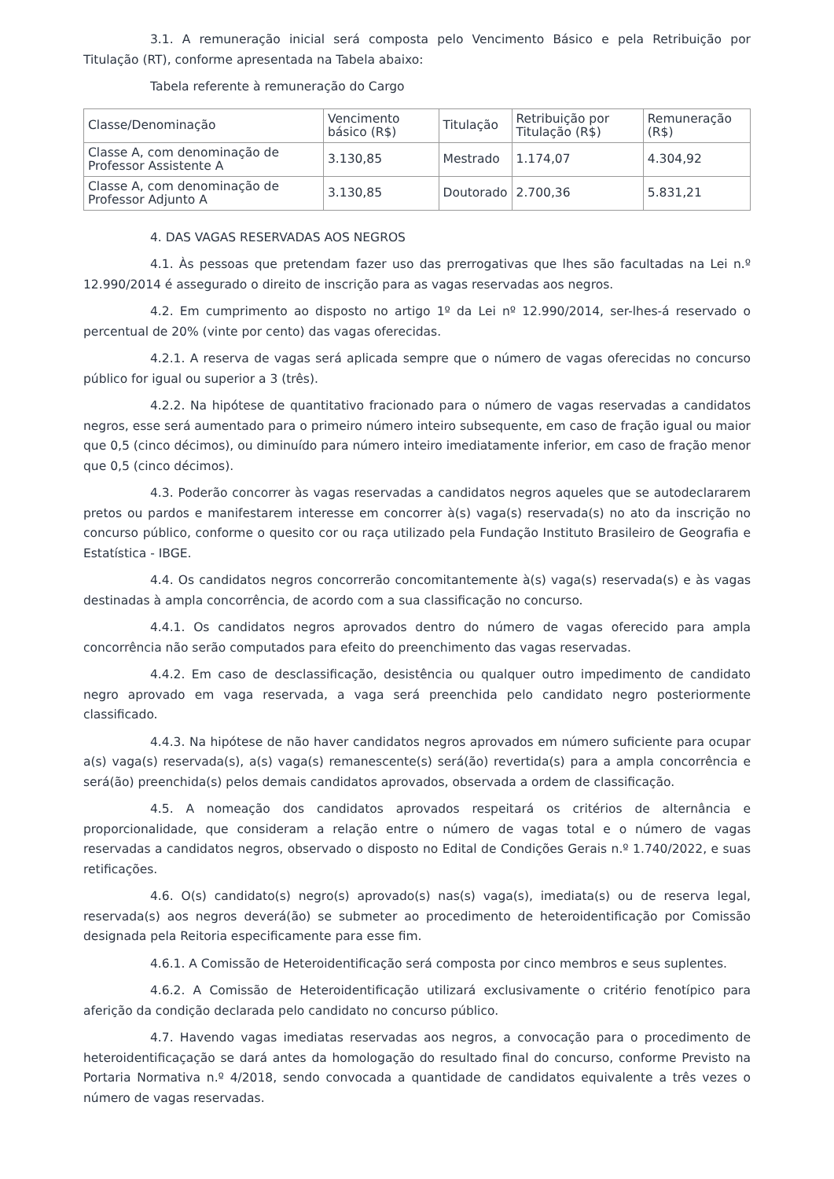3.1. A remuneração inicial será composta pelo Vencimento Básico e pela Retribuição por Titulação (RT), conforme apresentada na Tabela abaixo:
Tabela referente à remuneração do Cargo
| Classe/Denominação | Vencimento básico (R$) | Titulação | Retribuição por Titulação (R$) | Remuneração (R$) |
| Classe A, com denominação de Professor Assistente A | 3.130,85 | Mestrado | 1.174,07 | 4.304,92 |
| Classe A, com denominação de Professor Adjunto A | 3.130,85 | Doutorado | 2.700,36 | 5.831,21 |
4. DAS VAGAS RESERVADAS AOS NEGROS
4.1. Às pessoas que pretendam fazer uso das prerrogativas que lhes são facultadas na Lei n.º 12.990/2014 é assegurado o direito de inscrição para as vagas reservadas aos negros.
4.2. Em cumprimento ao disposto no artigo 1º da Lei nº 12.990/2014, ser-lhes-á reservado o percentual de 20% (vinte por cento) das vagas oferecidas.
4.2.1. A reserva de vagas será aplicada sempre que o número de vagas oferecidas no concurso público for igual ou superior a 3 (três).
4.2.2. Na hipótese de quantitativo fracionado para o número de vagas reservadas a candidatos negros, esse será aumentado para o primeiro número inteiro subsequente, em caso de fração igual ou maior que 0,5 (cinco décimos), ou diminuído para número inteiro imediatamente inferior, em caso de fração menor que 0,5 (cinco décimos).
4.3. Poderão concorrer às vagas reservadas a candidatos negros aqueles que se autodeclararem pretos ou pardos e manifestarem interesse em concorrer à(s) vaga(s) reservada(s) no ato da inscrição no concurso público, conforme o quesito cor ou raça utilizado pela Fundação Instituto Brasileiro de Geografia e Estatística - IBGE.
4.4. Os candidatos negros concorrerão concomitantemente à(s) vaga(s) reservada(s) e às vagas destinadas à ampla concorrência, de acordo com a sua classificação no concurso.
4.4.1. Os candidatos negros aprovados dentro do número de vagas oferecido para ampla concorrência não serão computados para efeito do preenchimento das vagas reservadas.
4.4.2. Em caso de desclassificação, desistência ou qualquer outro impedimento de candidato negro aprovado em vaga reservada, a vaga será preenchida pelo candidato negro posteriormente classificado.
4.4.3. Na hipótese de não haver candidatos negros aprovados em número suficiente para ocupar a(s) vaga(s) reservada(s), a(s) vaga(s) remanescente(s) será(ão) revertida(s) para a ampla concorrência e será(ão) preenchida(s) pelos demais candidatos aprovados, observada a ordem de classificação.
4.5. A nomeação dos candidatos aprovados respeitará os critérios de alternância e proporcionalidade, que consideram a relação entre o número de vagas total e o número de vagas reservadas a candidatos negros, observado o disposto no Edital de Condições Gerais n.º 1.740/2022, e suas retificações.
4.6. O(s) candidato(s) negro(s) aprovado(s) nas(s) vaga(s), imediata(s) ou de reserva legal, reservada(s) aos negros deverá(ão) se submeter ao procedimento de heteroidentificação por Comissão designada pela Reitoria especificamente para esse fim.
4.6.1. A Comissão de Heteroidentificação será composta por cinco membros e seus suplentes.
4.6.2. A Comissão de Heteroidentificação utilizará exclusivamente o critério fenotípico para aferição da condição declarada pelo candidato no concurso público.
4.7. Havendo vagas imediatas reservadas aos negros, a convocação para o procedimento de heteroidentificaçação se dará antes da homologação do resultado final do concurso, conforme Previsto na Portaria Normativa n.º 4/2018, sendo convocada a quantidade de candidatos equivalente a três vezes o número de vagas reservadas.